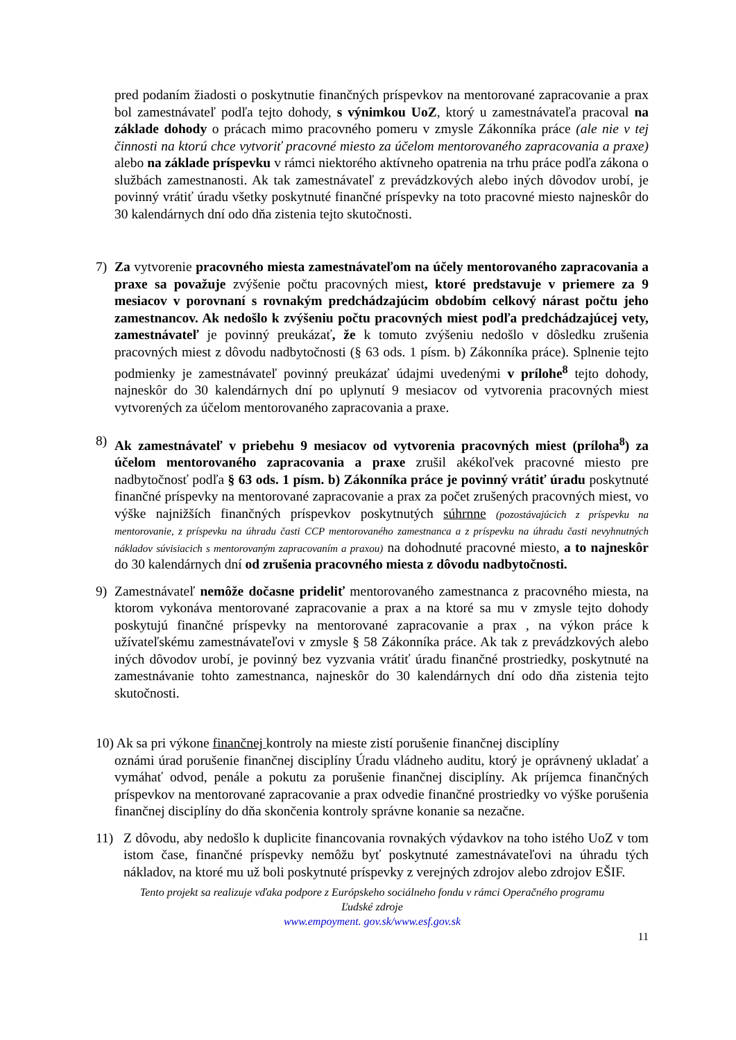pred podaním žiadosti o poskytnutie finančných príspevkov na mentorované zapracovanie a prax bol zamestnávateľ podľa tejto dohody, s výnimkou UoZ, ktorý u zamestnávateľa pracoval na základe dohody o prácach mimo pracovného pomeru v zmysle Zákonníka práce (ale nie v tej činnosti na ktorú chce vytvoriť pracovné miesto za účelom mentorovaného zapracovania a praxe) alebo na základe príspevku v rámci niektorého aktívneho opatrenia na trhu práce podľa zákona o službách zamestnanosti. Ak tak zamestnávateľ z prevádzkových alebo iných dôvodov urobí, je povinný vrátiť úradu všetky poskytnuté finančné príspevky na toto pracovné miesto najneskôr do 30 kalendárnych dní odo dňa zistenia tejto skutočnosti.
7) Za vytvorenie pracovného miesta zamestnávateľom na účely mentorovaného zapracovania a praxe sa považuje zvýšenie počtu pracovných miest, ktoré predstavuje v priemere za 9 mesiacov v porovnaní s rovnakým predchádzajúcim obdobím celkový nárast počtu jeho zamestnancov. Ak nedošlo k zvýšeniu počtu pracovných miest podľa predchádzajúcej vety, zamestnávateľ je povinný preukázať, že k tomuto zvýšeniu nedošlo v dôsledku zrušenia pracovných miest z dôvodu nadbytočnosti (§ 63 ods. 1 písm. b) Zákonníka práce). Splnenie tejto podmienky je zamestnávateľ povinný preukázať údajmi uvedenými v prílohe<sup>8</sup> tejto dohody, najneskôr do 30 kalendárnych dní po uplynutí 9 mesiacov od vytvorenia pracovných miest vytvorených za účelom mentorovaného zapracovania a praxe.
8) Ak zamestnávateľ v priebehu 9 mesiacov od vytvorenia pracovných miest (príloha<sup>8</sup>) za účelom mentorovaného zapracovania a praxe zrušil akékoľvek pracovné miesto pre nadbytočnosť podľa § 63 ods. 1 písm. b) Zákonníka práce je povinný vrátiť úradu poskytnuté finančné príspevky na mentorované zapracovanie a prax za počet zrušených pracovných miest, vo výške najnižších finančných príspevkov poskytnutých súhrnne (pozostávajúcich z príspevku na mentorovanie, z príspevku na úhradu časti CCP mentorovaného zamestnanca a z príspevku na úhradu časti nevyhnutných nákladov súvisiacich s mentorovaným zapracovaním a praxou) na dohodnuté pracovné miesto, a to najneskôr do 30 kalendárnych dní od zrušenia pracovného miesta z dôvodu nadbytočnosti.
9) Zamestnávateľ nemôže dočasne prideliť mentorovaného zamestnanca z pracovného miesta, na ktorom vykonáva mentorované zapracovanie a prax a na ktoré sa mu v zmysle tejto dohody poskytujú finančné príspevky na mentorované zapracovanie a prax , na výkon práce k užívateľskému zamestnávateľovi v zmysle § 58 Zákonníka práce. Ak tak z prevádzkových alebo iných dôvodov urobí, je povinný bez vyzvania vrátiť úradu finančné prostriedky, poskytnuté na zamestnávanie tohto zamestnanca, najneskôr do 30 kalendárnych dní odo dňa zistenia tejto skutočnosti.
10) Ak sa pri výkone finančnej kontroly na mieste zistí porušenie finančnej disciplíny
oznámi úrad porušenie finančnej disciplíny Úradu vládneho auditu, ktorý je oprávnený ukladať a vymáhať odvod, penále a pokutu za porušenie finančnej disciplíny. Ak príjemca finančných príspevkov na mentorované zapracovanie a prax odvedie finančné prostriedky vo výške porušenia finančnej disciplíny do dňa skončenia kontroly správne konanie sa nezačne.
11) Z dôvodu, aby nedošlo k duplicite financovania rovnakých výdavkov na toho istého UoZ v tom istom čase, finančné príspevky nemôžu byť poskytnuté zamestnávateľovi na úhradu tých nákladov, na ktoré mu už boli poskytnuté príspevky z verejných zdrojov alebo zdrojov EŠIF.
Tento projekt sa realizuje vďaka podpore z Európskeho sociálneho fondu v rámci Operačného programu
Ľudské zdroje
www.empoyment. gov.sk/www.esf.gov.sk
11